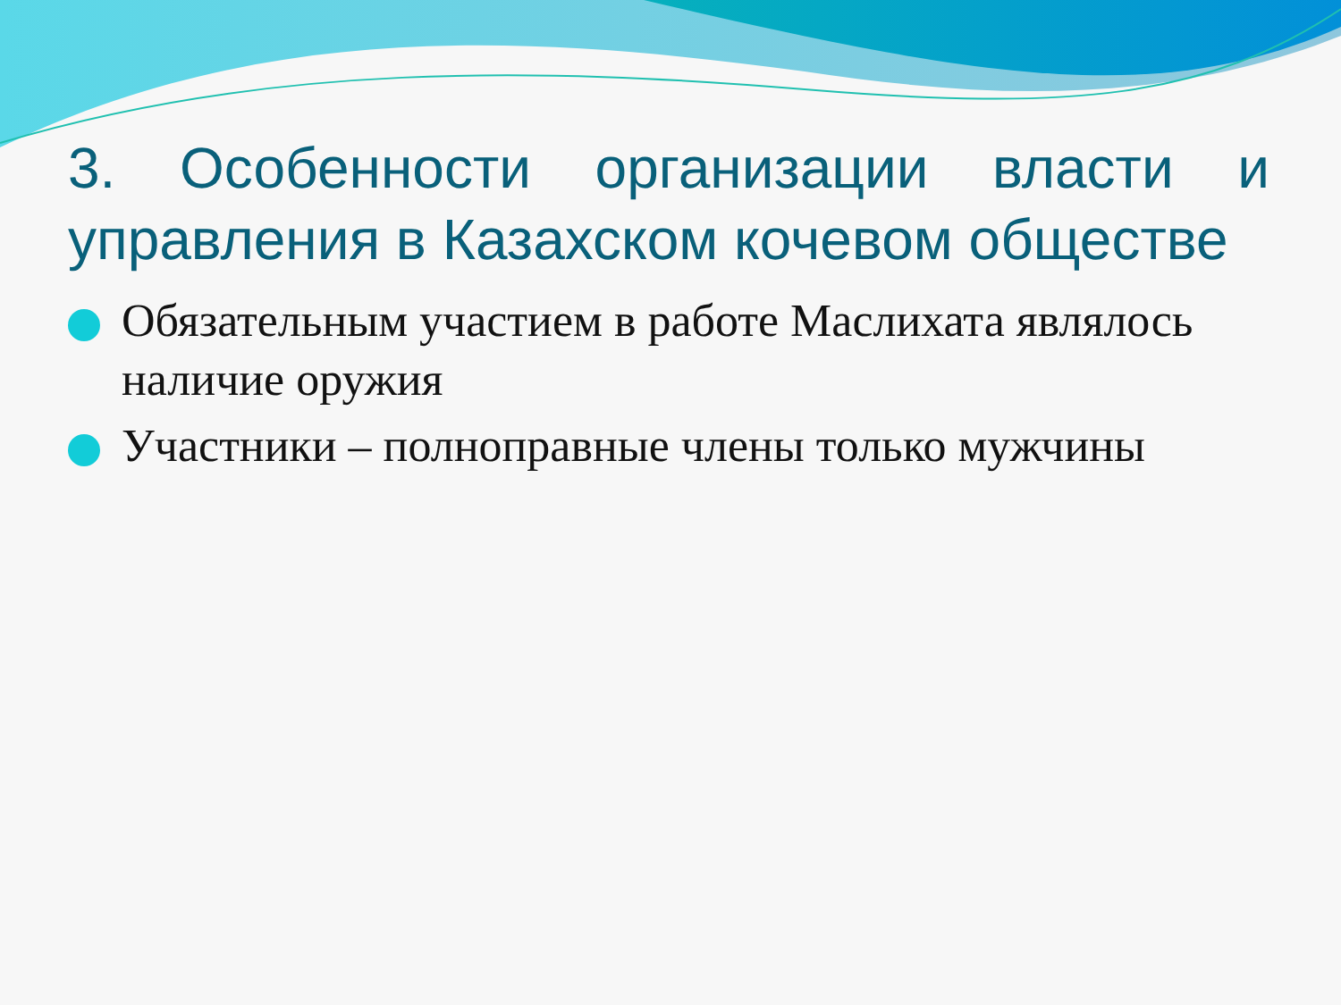3. Особенности организации власти и управления в Казахском кочевом обществе
Обязательным участием в работе Маслихата являлось наличие оружия
Участники – полноправные члены только мужчины